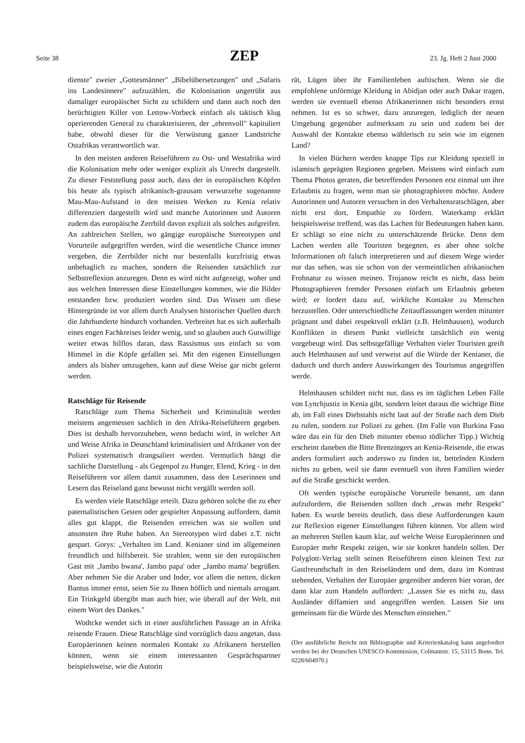Seite 38 ZEP 23. Jg. Heft 2 Juni 2000
dienste" zweier „Gottesmänner" „Bibelübersetzungen" und „Safaris ins Landesinnere" aufzuzählen, die Kolonisation ungetrübt aus damaliger europäischer Sicht zu schildern und dann auch noch den berüchtigten Killer von Lettow-Vorbeck einfach als taktisch klug operierenden General zu charakterisieren, der „ehrenvoll" kapituliert habe, obwohl dieser für die Verwüstung ganzer Landstriche Ostafrikas verantwortlich war.
In den meisten anderen Reiseführern zu Ost- und Westafrika wird die Kolonisation mehr oder weniger explizit als Unrecht dargestellt. Zu dieser Feststellung passt auch, dass der in europäischen Köpfen bis heute als typisch afrikanisch-grausam verwurzelte sogenannte Mau-Mau-Aufstand in den meisten Werken zu Kenia relativ differenziert dargestellt wird und manche Autorinnen und Autoren zudem das europäische Zerrbild davon explizit als solches aufgreifen. An zahlreichen Stellen, wo gängige europäische Stereotypen und Vorurteile aufgegriffen werden, wird die wesentliche Chance immer vergeben, die Zerrbilder nicht nur bestenfalls kurzfristig etwas unbehaglich zu machen, sondern die Reisenden tatsächlich zur Selbstreflexion anzuregen. Denn es wird nicht aufgezeigt, woher und aus welchen Interessen diese Einstellungen kommen, wie die Bilder entstanden bzw. produziert worden sind. Das Wissen um diese Hintergründe ist vor allem durch Analysen historischer Quellen durch die Jahrhunderte hindurch vorhanden. Verbreitet hat es sich außerhalb eines engen Fachkreises leider wenig, und so glauben auch Gutwillige weiter etwas hilflos daran, dass Rassismus uns einfach so vom Himmel in die Köpfe gefallen sei. Mit den eigenen Einstellungen anders als bisher umzugehen, kann auf diese Weise gar nicht gelernt werden.
Ratschläge für Reisende
Ratschläge zum Thema Sicherheit und Kriminalität werden meistens angemessen sachlich in den Afrika-Reiseführern gegeben. Dies ist deshalb hervorzuheben, wenn bedacht wird, in welcher Art und Weise Afrika in Deutschland kriminalisiert und Afrikaner von der Polizei systematisch drangsaliert werden. Vermutlich hängt die sachliche Darstellung - als Gegenpol zu Hunger, Elend, Krieg - in den Reiseführern vor allem damit zusammen, dass den Leserinnen und Lesern das Reiseland ganz bewusst nicht vergällt werden soll.
Es werden viele Ratschläge erteilt. Dazu gehören solche die zu eher paternalistischen Gesten oder gespielter Anpassung auffordern, damit alles gut klappt, die Reisenden erreichen was sie wollen und ansonsten ihre Ruhe haben. An Stereotypen wird dabei z.T. nicht gespart. Gorys: „Verhalten im Land. Kenianer sind im allgemeinen freundlich und hilfsbereit. Sie strahlen, wenn sie den europäischen Gast mit ‚Jambo bwana', Jambo papa' oder „Jambo mama' begrüßen. Aber nehmen Sie die Araber und Inder, vor allem die netten, dicken Bantus immer ernst, seien Sie zu Ihnen höflich und niemals arrogant. Ein Trinkgeld übergibt man auch hier, wie überall auf der Welt, mit einem Wort des Dankes."
Wodtcke wendet sich in einer ausführlichen Passage an in Afrika reisende Frauen. Diese Ratschläge sind vorzüglich dazu angetan, dass Europäerinnen keinen normalen Kontakt zu Afrikanern herstellen können, wenn sie einem interessanten Gesprächspartner beispielsweise, wie die Autorin
rät, Lügen über ihr Familienleben auftischen. Wenn sie die empfohlene unförmige Kleidung in Abidjan oder auch Dakar tragen, werden sie eventuell ebenso Afrikanerinnen nicht besonders ernst nehmen. Ist es so schwer, dazu anzuregen, lediglich der neuen Umgebung gegenüber aufmerksam zu sein und zudem bei der Auswahl der Kontakte ebenso wählerisch zu sein wie im eigenen Land?
In vielen Büchern werden knappe Tips zur Kleidung speziell in islamisch geprägten Regionen gegeben. Meistens wird einfach zum Thema Photos geraten, die betreffenden Personen erst einmal um ihre Erlaubnis zu fragen, wenn man sie photographieren möchte. Andere Autorinnen und Autoren versuchen in den Verhaltensratschlägen, aber nicht erst dort, Empathie zu fördern. Waterkamp erklärt beispielsweise treffend, was das Lachen für Bedeutungen haben kann. Er schlägt so eine nicht zu unterschätzende Brücke. Denn dem Lachen werden alle Touristen begegnen, es aber ohne solche Informationen oft falsch interpretieren und auf diesem Wege wieder nur das sehen, was sie schon von der vermeintlichen afrikanischen Frohnatur zu wissen meinen. Trojanow reicht es nicht, dass beim Photographieren fremder Personen einfach um Erlaubnis gebeten wird; er fordert dazu auf, wirkliche Kontakte zu Menschen herzustellen. Oder unterschiedliche Zeitauffassungen werden mitunter prägnant und dabei respektvoll erklärt (z.B. Helmhausen), wodurch Konflikten in diesem Punkt vielleicht tatsächlich ein wenig vorgebeugt wird. Das selbstgefällige Verhalten vieler Touristen greift auch Helmhausen auf und verweist auf die Würde der Kenianer, die dadurch und durch andere Auswirkungen des Tourismus angegriffen werde.
Helmhausen schildert nicht nur, dass es im täglichen Leben Fälle von Lynchjustiz in Kenia gibt, sondern leitet daraus die wichtige Bitte ab, im Fall eines Diebstahls nicht laut auf der Straße nach dem Dieb zu rufen, sondern zur Polizei zu gehen. (Im Falle von Burkina Faso wäre das ein für den Dieb mitunter ebenso tödlicher Tipp.) Wichtig erscheint daneben die Bitte Brenzingers an Kenia-Reisende, die etwas anders formuliert auch anderswo zu finden ist, bettelnden Kindern nichts zu geben, weil sie dann eventuell von ihren Familien wieder auf die Straße geschickt werden.
Oft werden typische europäische Vorurteile benannt, um dann aufzufordern, die Reisenden sollten doch „etwas mehr Respekt" haben. Es wurde bereits deutlich, dass diese Aufforderungen kaum zur Reflexion eigener Einstellungen führen können. Vor allem wird an mehreren Stellen kaum klar, auf welche Weise Europäerinnen und Europäer mehr Respekt zeigen, wie sie konkret handeln sollen. Der Polyglott-Verlag stellt seinen Reiseführern einen kleinen Text zur Gastfreundschaft in den Reiseländern und dem, dazu im Kontrast stehenden, Verhalten der Europäer gegenüber anderen hier voran, der dann klar zum Handeln auffordert: „Lassen Sie es nicht zu, dass Ausländer diffamiert und angegriffen werden. Lassen Sie uns gemeinsam für die Würde des Menschen einstehen."
(Der ausführliche Bericht mit Bibliographie und Kriterienkatalog kann angefordert werden bei der Deutschen UNESCO-Kommission, Colmantstr. 15, 53115 Bonn. Tel. 0228/604970.)